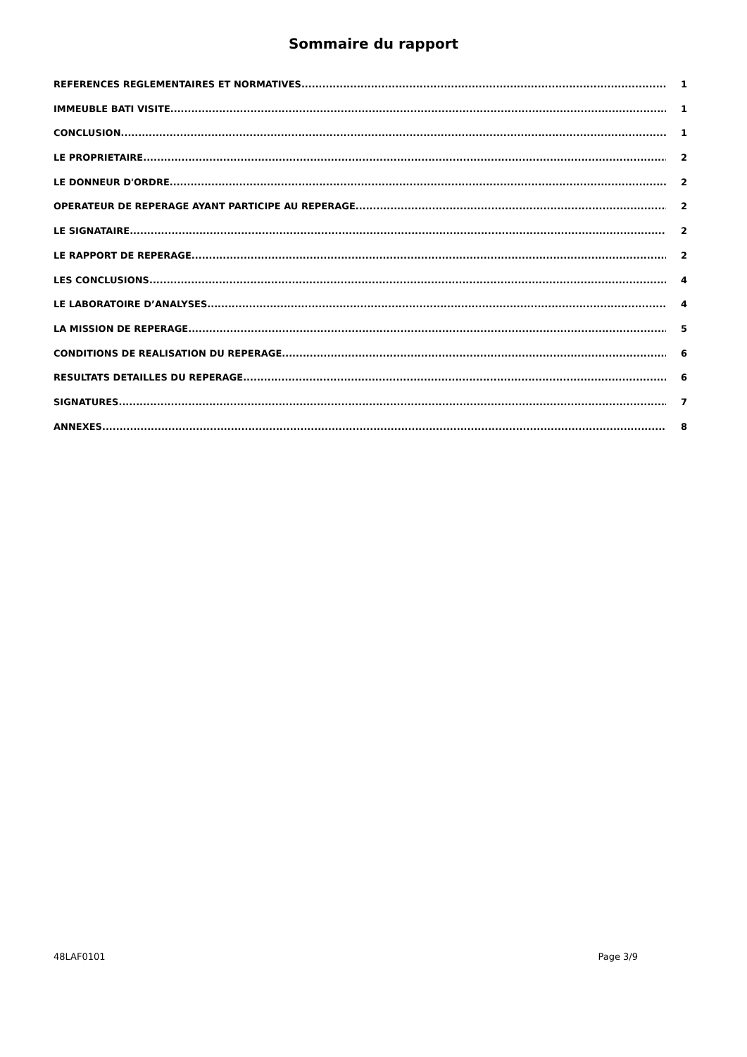Sommaire du rapport
REFERENCES REGLEMENTAIRES ET NORMATIVES 1
IMMEUBLE BATI VISITE 1
CONCLUSION 1
LE PROPRIETAIRE 2
LE DONNEUR D'ORDRE 2
OPERATEUR DE REPERAGE AYANT PARTICIPE AU REPERAGE 2
LE SIGNATAIRE 2
LE RAPPORT DE REPERAGE 2
LES CONCLUSIONS 4
LE LABORATOIRE D’ANALYSES 4
LA MISSION DE REPERAGE 5
CONDITIONS DE REALISATION DU REPERAGE 6
RESULTATS DETAILLES DU REPERAGE 6
SIGNATURES 7
ANNEXES 8
48LAF0101 Page 3/9